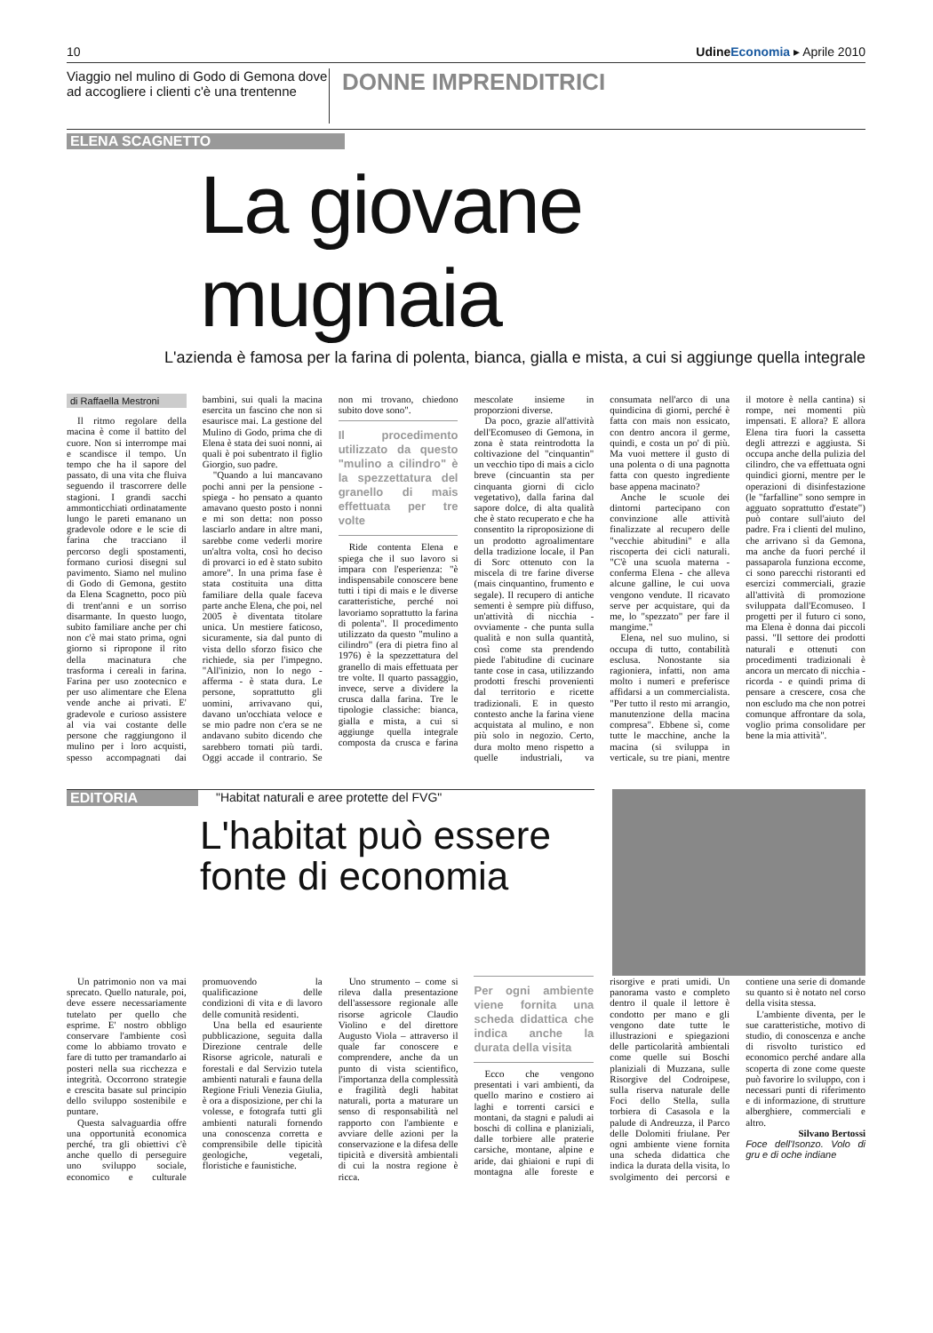10 UdineEconomia ▸ Aprile 2010
Viaggio nel mulino di Godo di Gemona dove ad accogliere i clienti c'è una trentenne
DONNE IMPRENDITRICI
ELENA SCAGNETTO
La giovane mugnaia
L'azienda è famosa per la farina di polenta, bianca, gialla e mista, a cui si aggiunge quella integrale
di Raffaella Mestroni
Il ritmo regolare della macina è come il battito del cuore. Non si interrompe mai e scandisce il tempo. Un tempo che ha il sapore del passato, di una vita che fluiva seguendo il trascorrere delle stagioni. I grandi sacchi ammonticchiati ordinatamente lungo le pareti emanano un gradevole odore e le scie di farina che tracciano il percorso degli spostamenti, formano curiosi disegni sul pavimento. Siamo nel mulino di Godo di Gemona, gestito da Elena Scagnetto, poco più di trent'anni e un sorriso disarmante. In questo luogo, subito familiare anche per chi non c'è mai stato prima, ogni giorno si ripropone il rito della macinatura che trasforma i cereali in farina. Farina per uso zootecnico e per uso alimentare che Elena vende anche ai privati. E' gradevole e curioso assistere al via vai costante delle persone che raggiungono il mulino per i loro acquisti, spesso accompagnati dai bambini, sui quali la macina esercita un fascino che non si esaurisce mai. La gestione del Mulino di Godo, prima che di Elena è stata dei suoi nonni, ai quali è poi subentrato il figlio Giorgio, suo padre.
"Quando a lui mancavano pochi anni per la pensione - spiega - ho pensato a quanto amavano questo posto i nonni e mi son detta: non posso lasciarlo andare in altre mani, sarebbe come vederli morire un'altra volta, così ho deciso di provarci io ed è stato subito amore". In una prima fase è stata costituita una ditta familiare della quale faceva parte anche Elena, che poi, nel 2005 è diventata titolare unica. Un mestiere faticoso, sicuramente, sia dal punto di vista dello sforzo fisico che richiede, sia per l'impegno. "All'inizio, non lo nego - afferma - è stata dura. Le persone, soprattutto gli uomini, arrivavano qui, davano un'occhiata veloce e se mio padre non c'era se ne andavano subito dicendo che sarebbero tornati più tardi. Oggi accade il contrario. Se non mi trovano, chiedono subito dove sono".
Il procedimento utilizzato da questo "mulino a cilindro" è la spezzettatura del granello di mais effettuata per tre volte
Ride contenta Elena e spiega che il suo lavoro si impara con l'esperienza: "è indispensabile conoscere bene tutti i tipi di mais e le diverse caratteristiche, perché noi lavoriamo soprattutto la farina di polenta". Il procedimento utilizzato da questo "mulino a cilindro" (era di pietra fino al 1976) è la spezzettatura del granello di mais effettuata per tre volte. Il quarto passaggio, invece, serve a dividere la crusca dalla farina. Tre le tipologie classiche: bianca, gialla e mista, a cui si aggiunge quella integrale composta da crusca e farina mescolate insieme in proporzioni diverse.
Da poco, grazie all'attività dell'Ecomuseo di Gemona, in zona è stata reintrodotta la coltivazione del "cinquantin" un vecchio tipo di mais a ciclo breve (cincuantin sta per cinquanta giorni di ciclo vegetativo), dalla farina dal sapore dolce, di alta qualità che è stato recuperato e che ha consentito la riproposizione di un prodotto agroalimentare della tradizione locale, il Pan di Sorc ottenuto con la miscela di tre farine diverse (mais cinquantino, frumento e segale). Il recupero di antiche sementi è sempre più diffuso, un'attività di nicchia - ovviamente - che punta sulla qualità e non sulla quantità, così come sta prendendo piede l'abitudine di cucinare tante cose in casa, utilizzando prodotti freschi provenienti dal territorio e ricette tradizionali. E in questo contesto anche la farina viene acquistata al mulino, e non più solo in negozio. Certo, dura molto meno rispetto a quelle industriali, va consumata nell'arco di una quindicina di giorni, perché è fatta con mais non essicato, con dentro ancora il germe, quindi, e costa un po' di più. Ma vuoi mettere il gusto di una polenta o di una pagnotta fatta con questo ingrediente base appena macinato?
Anche le scuole dei dintorni partecipano con convinzione alle attività finalizzate al recupero delle "vecchie abitudini" e alla riscoperta dei cicli naturali. "C'è una scuola materna - conferma Elena - che alleva alcune galline, le cui uova vengono vendute. Il ricavato serve per acquistare, qui da me, lo "spezzato" per fare il mangime."
Elena, nel suo mulino, si occupa di tutto, contabilità esclusa. Nonostante sia ragioniera, infatti, non ama molto i numeri e preferisce affidarsi a un commercialista. "Per tutto il resto mi arrangio, manutenzione della macina compresa". Ebbene sì, come tutte le macchine, anche la macina (si sviluppa in verticale, su tre piani, mentre il motore è nella cantina) si rompe, nei momenti più impensati. E allora? E allora Elena tira fuori la cassetta degli attrezzi e aggiusta. Si occupa anche della pulizia del cilindro, che va effettuata ogni quindici giorni, mentre per le operazioni di disinfestazione (le "farfalline" sono sempre in agguato soprattutto d'estate") può contare sull'aiuto del padre. Fra i clienti del mulino, che arrivano sì da Gemona, ma anche da fuori perché il passaparola funziona eccome, ci sono parecchi ristoranti ed esercizi commerciali, grazie all'attività di promozione sviluppata dall'Ecomuseo. I progetti per il futuro ci sono, ma Elena è donna dai piccoli passi. "Il settore dei prodotti naturali e ottenuti con procedimenti tradizionali è ancora un mercato di nicchia - ricorda - e quindi prima di pensare a crescere, cosa che non escludo ma che non potrei comunque affrontare da sola, voglio prima consolidare per bene la mia attività".
EDITORIA
"Habitat naturali e aree protette del FVG"
L'habitat può essere fonte di economia
Un patrimonio non va mai sprecato. Quello naturale, poi, deve essere necessariamente tutelato per quello che esprime. E' nostro obbligo conservare l'ambiente così come lo abbiamo trovato e fare di tutto per tramandarlo ai posteri nella sua ricchezza e integrità. Occorrono strategie e crescita basate sul principio dello sviluppo sostenibile e puntare.
Questa salvaguardia offre una opportunità economica perché, tra gli obiettivi c'è anche quello di perseguire uno sviluppo sociale, economico e culturale promuovendo la qualificazione delle condizioni di vita e di lavoro delle comunità residenti.
Una bella ed esauriente pubblicazione, seguita dalla Direzione centrale delle Risorse agricole, naturali e forestali e dal Servizio tutela ambienti naturali e fauna della Regione Friuli Venezia Giulia, è ora a disposizione, per chi la volesse, e fotografa tutti gli ambienti naturali fornendo una conoscenza corretta e comprensibile delle tipicità geologiche, vegetali, floristiche e faunistiche.
Uno strumento – come si rileva dalla presentazione dell'assessore regionale alle risorse agricole Claudio Violino e del direttore Augusto Viola – attraverso il quale far conoscere e comprendere, anche da un punto di vista scientifico, l'importanza della complessità e fragilità degli habitat naturali, porta a maturare un senso di responsabilità nel rapporto con l'ambiente e avviare delle azioni per la conservazione e la difesa delle tipicità e diversità ambientali di cui la nostra regione è ricca.
Per ogni ambiente viene fornita una scheda didattica che indica anche la durata della visita
Ecco che vengono presentati i vari ambienti, da quello marino e costiero ai laghi e torrenti carsici e montani, da stagni e paludi ai boschi di collina e planiziali, dalle torbiere alle praterie carsiche, montane, alpine e aride, dai ghiaioni e rupi di montagna alle foreste e risorgive e prati umidi. Un panorama vasto e completo dentro il quale il lettore è condotto per mano e gli vengono date tutte le illustrazioni e spiegazioni delle particolarità ambientali come quelle sui Boschi planiziali di Muzzana, sulle Risorgive del Codroipese, sulla riserva naturale delle Foci dello Stella, sulla torbiera di Casasola e la palude di Andreuzza, il Parco delle Dolomiti friulane. Per ogni ambiente viene fornita una scheda didattica che indica la durata della visita, lo svolgimento dei percorsi e contiene una serie di domande su quanto si è notato nel corso della visita stessa.
L'ambiente diventa, per le sue caratteristiche, motivo di studio, di conoscenza e anche di risvolto turistico ed economico perché andare alla scoperta di zone come queste può favorire lo sviluppo, con i necessari punti di riferimento e di informazione, di strutture alberghiere, commerciali e altro.
Silvano Bertossi
Foce dell'Isonzo. Volo di gru e di oche indiane